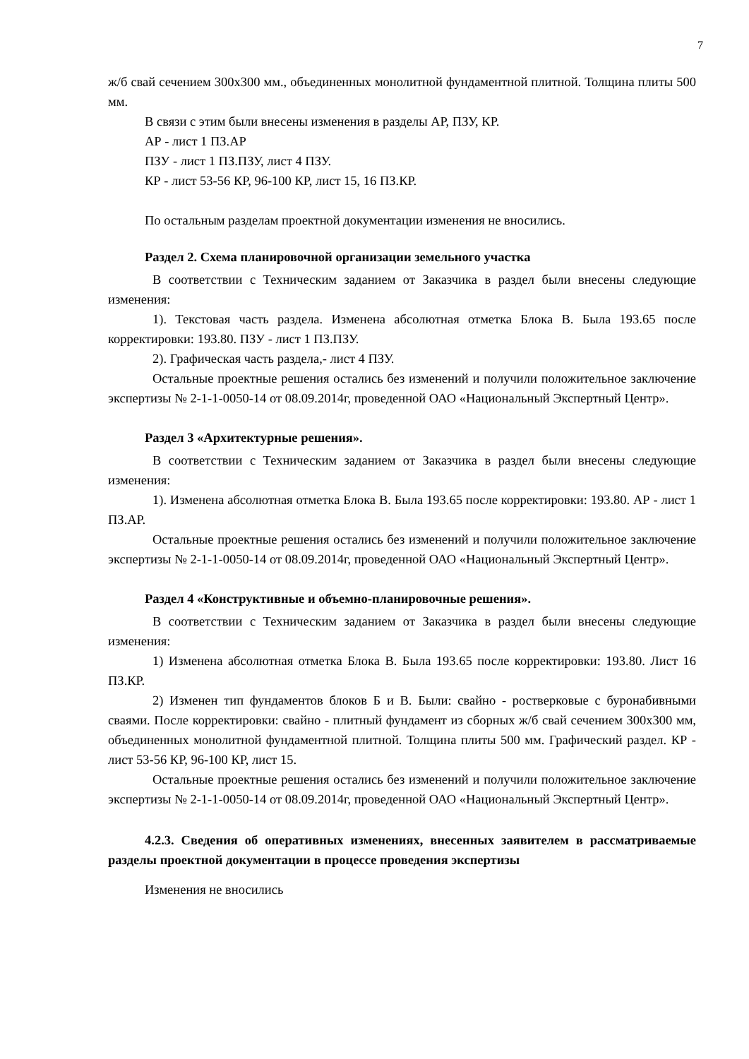7
ж/б свай сечением 300х300 мм., объединенных монолитной фундаментной плитной. Толщина плиты 500 мм.
В связи с этим были внесены изменения в разделы АР, ПЗУ, КР.
АР - лист 1 ПЗ.АР
ПЗУ - лист 1 ПЗ.ПЗУ, лист 4 ПЗУ.
КР - лист 53-56 КР, 96-100 КР, лист 15, 16 ПЗ.КР.
По остальным разделам проектной документации изменения не вносились.
Раздел 2. Схема планировочной организации земельного участка
В соответствии с Техническим заданием от Заказчика в раздел были внесены следующие изменения:
1). Текстовая часть раздела. Изменена абсолютная отметка Блока В. Была 193.65 после корректировки: 193.80. ПЗУ - лист 1 ПЗ.ПЗУ.
2). Графическая часть раздела,- лист 4 ПЗУ.
Остальные проектные решения остались без изменений и получили положительное заключение экспертизы № 2-1-1-0050-14 от 08.09.2014г, проведенной ОАО «Национальный Экспертный Центр».
Раздел 3 «Архитектурные решения».
В соответствии с Техническим заданием от Заказчика в раздел были внесены следующие изменения:
1). Изменена абсолютная отметка Блока В. Была 193.65 после корректировки: 193.80. АР - лист 1 ПЗ.АР.
Остальные проектные решения остались без изменений и получили положительное заключение экспертизы № 2-1-1-0050-14 от 08.09.2014г, проведенной ОАО «Национальный Экспертный Центр».
Раздел 4 «Конструктивные и объемно-планировочные решения».
В соответствии с Техническим заданием от Заказчика в раздел были внесены следующие изменения:
1) Изменена абсолютная отметка Блока В. Была 193.65 после корректировки: 193.80. Лист 16 ПЗ.КР.
2) Изменен тип фундаментов блоков Б и В. Были: свайно - ростверковые с буронабивными сваями. После корректировки: свайно - плитный фундамент из сборных ж/б свай сечением 300х300 мм, объединенных монолитной фундаментной плитной. Толщина плиты 500 мм. Графический раздел. КР - лист 53-56 КР, 96-100 КР, лист 15.
Остальные проектные решения остались без изменений и получили положительное заключение экспертизы № 2-1-1-0050-14 от 08.09.2014г, проведенной ОАО «Национальный Экспертный Центр».
4.2.3. Сведения об оперативных изменениях, внесенных заявителем в рассматриваемые разделы проектной документации в процессе проведения экспертизы
Изменения не вносились